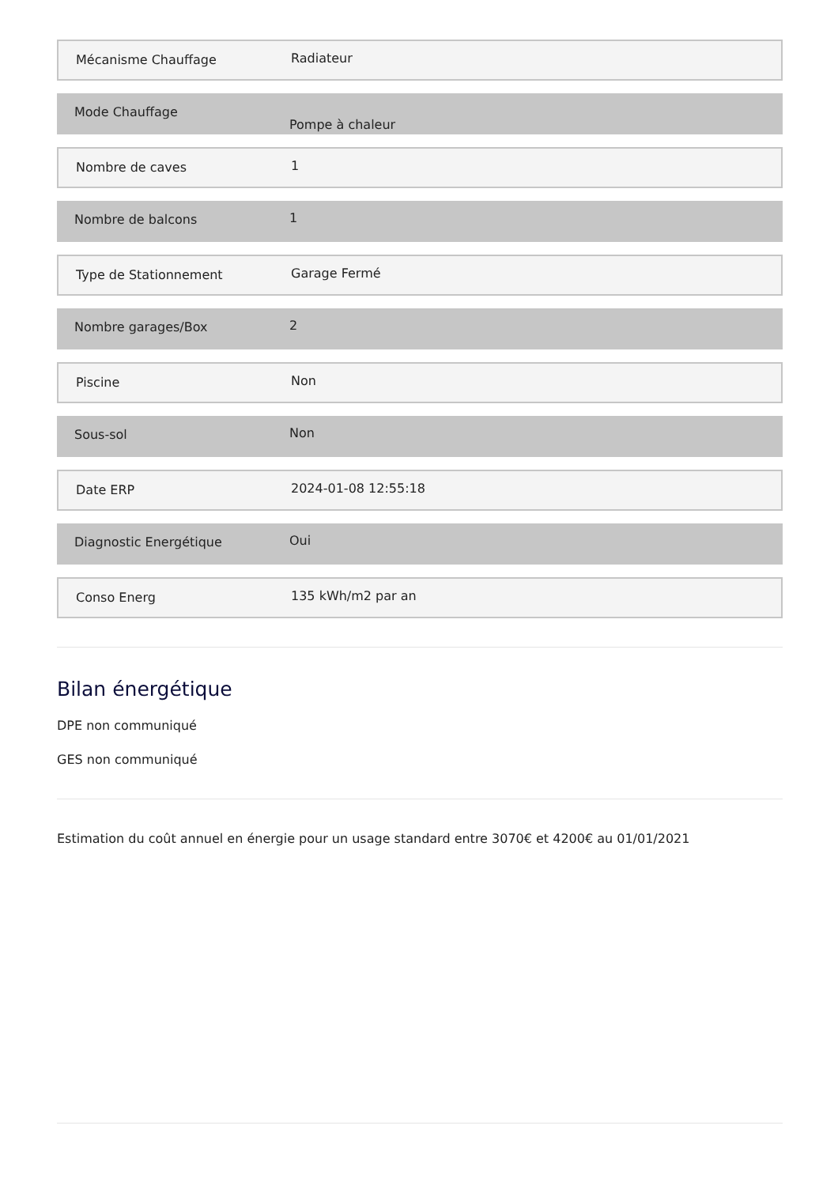Mécanisme Chauffage Radiateur
Mode Chauffage
Pompe à chaleur
Nombre de caves 1
Nombre de balcons 1
Type de Stationnement Garage Fermé
Nombre garages/Box 2
Piscine Non
Sous-sol Non
Date ERP 2024-01-08 12:55:18
Diagnostic Energétique Oui
Conso Energ 135 kWh/m2 par an
Bilan énergétique
DPE non communiqué
GES non communiqué
Estimation du coût annuel en énergie pour un usage standard entre 3070€ et 4200€ au 01/01/2021